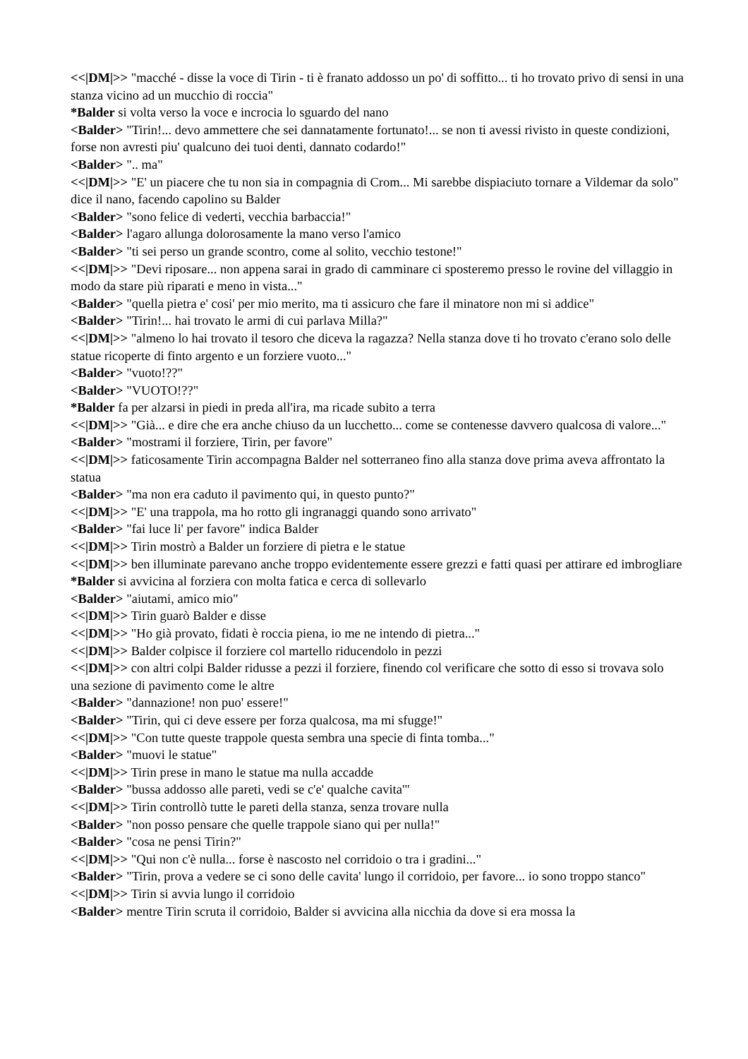<<|DM|>> "macché - disse la voce di Tirin - ti è franato addosso un po' di soffitto... ti ho trovato privo di sensi in una stanza vicino ad un mucchio di roccia"
*Balder si volta verso la voce e incrocia lo sguardo del nano
<Balder> "Tirin!... devo ammettere che sei dannatamente fortunato!... se non ti avessi rivisto in queste condizioni, forse non avresti piu' qualcuno dei tuoi denti, dannato codardo!"
<Balder> ".. ma"
<<|DM|>> "E' un piacere che tu non sia in compagnia di Crom... Mi sarebbe dispiaciuto tornare a Vildemar da solo" dice il nano, facendo capolino su Balder
<Balder> "sono felice di vederti, vecchia barbaccia!"
<Balder> l'agaro allunga dolorosamente la mano verso l'amico
<Balder> "ti sei perso un grande scontro, come al solito, vecchio testone!"
<<|DM|>> "Devi riposare... non appena sarai in grado di camminare ci sposteremo presso le rovine del villaggio in modo da stare più riparati e meno in vista..."
<Balder> "quella pietra e' cosi' per mio merito, ma ti assicuro che fare il minatore non mi si addice"
<Balder> "Tirin!... hai trovato le armi di cui parlava Milla?"
<<|DM|>> "almeno lo hai trovato il tesoro che diceva la ragazza? Nella stanza dove ti ho trovato c'erano solo delle statue ricoperte di finto argento e un forziere vuoto..."
<Balder> "vuoto!??"
<Balder> "VUOTO!??"
*Balder fa per alzarsi in piedi in preda all'ira, ma ricade subito a terra
<<|DM|>> "Già... e dire che era anche chiuso da un lucchetto... come se contenesse davvero qualcosa di valore..."
<Balder> "mostrami il forziere, Tirin, per favore"
<<|DM|>> faticosamente Tirin accompagna Balder nel sotterraneo fino alla stanza dove prima aveva affrontato la statua
<Balder> "ma non era caduto il pavimento qui, in questo punto?"
<<|DM|>> "E' una trappola, ma ho rotto gli ingranaggi quando sono arrivato"
<Balder> "fai luce li' per favore" indica Balder
<<|DM|>> Tirin mostrò a Balder un forziere di pietra e le statue
<<|DM|>> ben illuminate parevano anche troppo evidentemente essere grezzi e fatti quasi per attirare ed imbrogliare
*Balder si avvicina al forziera con molta fatica e cerca di sollevarlo
<Balder> "aiutami, amico mio"
<<|DM|>> Tirin guarò Balder e disse
<<|DM|>> "Ho già provato, fidati è roccia piena, io me ne intendo di pietra..."
<<|DM|>> Balder colpisce il forziere col martello riducendolo in pezzi
<<|DM|>> con altri colpi Balder ridusse a pezzi il forziere, finendo col verificare che sotto di esso si trovava solo una sezione di pavimento come le altre
<Balder> "dannazione! non puo' essere!"
<Balder> "Tirin, qui ci deve essere per forza qualcosa, ma mi sfugge!"
<<|DM|>> "Con tutte queste trappole questa sembra una specie di finta tomba..."
<Balder> "muovi le statue"
<<|DM|>> Tirin prese in mano le statue ma nulla accadde
<Balder> "bussa addosso alle pareti, vedi se c'e' qualche cavita'"
<<|DM|>> Tirin controllò tutte le pareti della stanza, senza trovare nulla
<Balder> "non posso pensare che quelle trappole siano qui per nulla!"
<Balder> "cosa ne pensi Tirin?"
<<|DM|>> "Qui non c'è nulla... forse è nascosto nel corridoio o tra i gradini..."
<Balder> "Tirin, prova a vedere se ci sono delle cavita' lungo il corridoio, per favore... io sono troppo stanco"
<<|DM|>> Tirin si avvia lungo il corridoio
<Balder> mentre Tirin scruta il corridoio, Balder si avvicina alla nicchia da dove si era mossa la